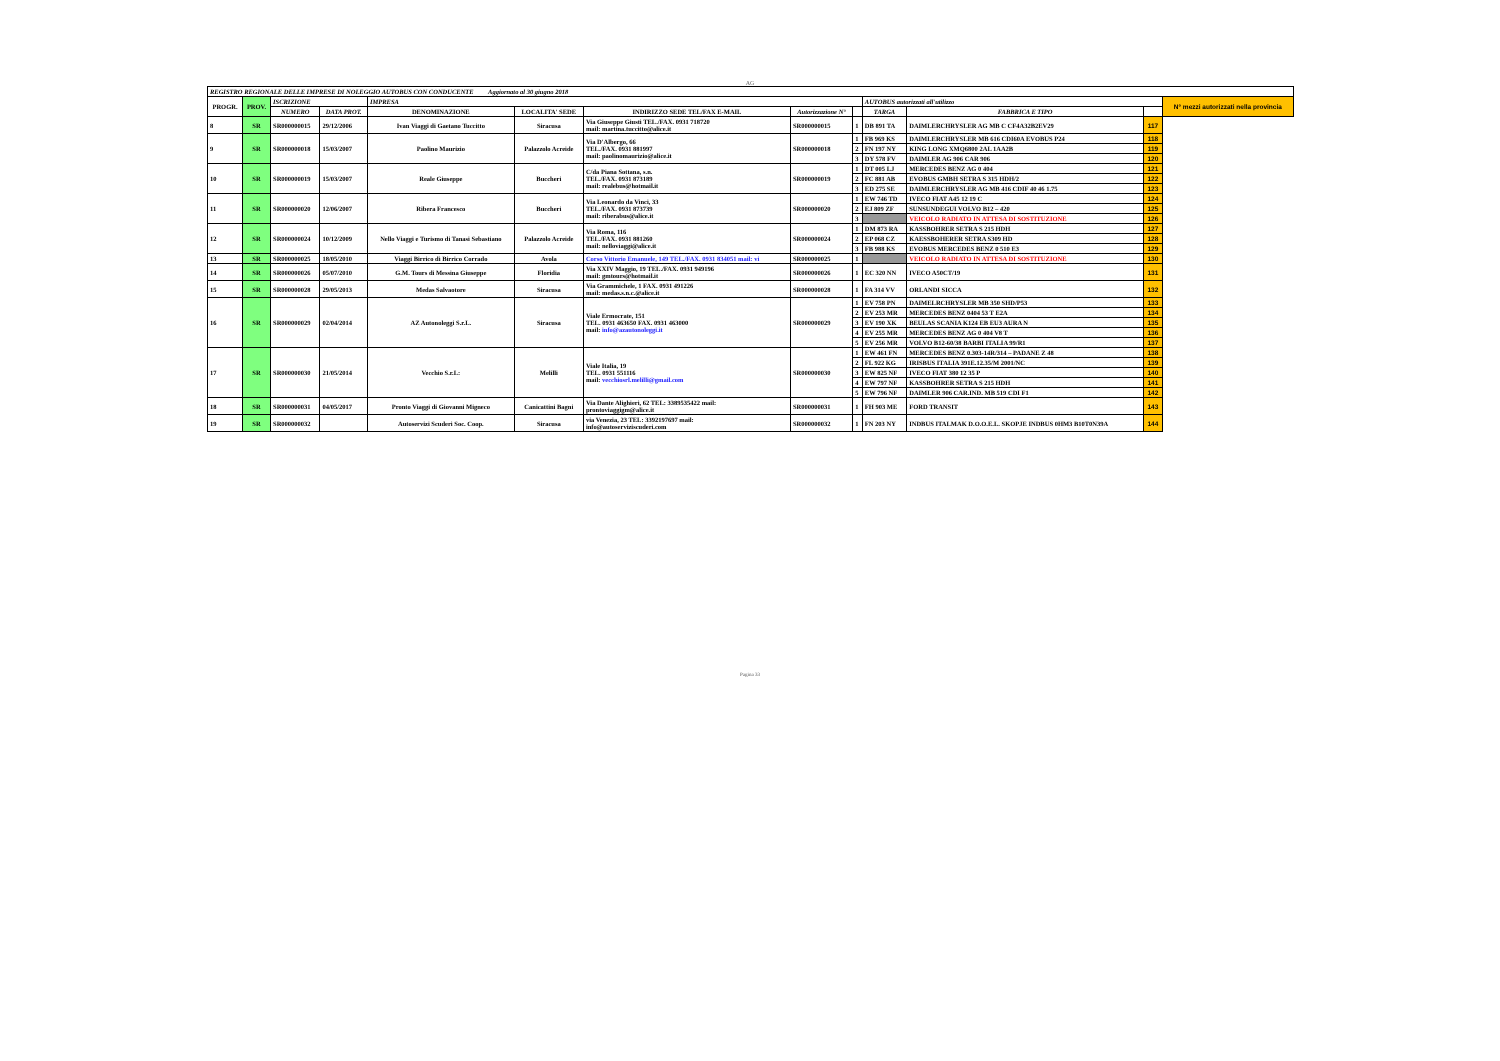AG
| REGISTRO REGIONALE DELLE IMPRESE DI NOLEGGIO AUTOBUS CON CONDUCENTE Aggiornato al 30 giugno 2018 | | | | | | | | | | | | |
| --- | --- | --- | --- | --- | --- | --- | --- | --- | --- | --- | --- | --- |
| PROGR. | PROV. | ISCRIZIONE | | IMPRESA | | | | | AUTOBUS autorizzati all'utilizzo | | | N° mezzi autorizzati nella provincia |
| | | NUMERO | DATA PROT. | DENOMINAZIONE | LOCALITA' SEDE | INDIRIZZO SEDE TEL/FAX E-MAIL | Autorizzazione N° | | TARGA | FABBRICA E TIPO | | |
| 8 | SR | SR000000015 | 29/12/2006 | Ivan Viaggi di Gaetano Tuccitto | Siracusa | Via Giuseppe Giusti TEL./FAX. 0931 718720 mail: martina.tuccitto@alice.it | SR000000015 | 1 | DB 891 TA | DAIMLERCHRYSLER AG MB C CF4A32B2EV29 | 117 | |
| 9 | SR | SR000000018 | 15/03/2007 | Paolino Maurizio | Palazzolo Acreide | Via D'Albergo, 66 TEL./FAX. 0931 881997 mail: paolinomaurizio@alice.it | SR000000018 | 1 | FB 969 KS | DAIMLERCHRYSLER MB 616 CDI60A EVOBUS P24 | 118 | |
| | | | | | | | | 2 | FN 197 NY | KING LONG XMQ6800 2AL 1AA2B | 119 | |
| | | | | | | | | 3 | DY 578 FV | DAIMLER AG 906 CAR 906 | 120 | |
| 10 | SR | SR000000019 | 15/03/2007 | Reale Giuseppe | Buccheri | C/da Piana Sottana, s.n. TEL./FAX. 0931 873189 mail: realebus@hotmail.it | SR000000019 | 1 | DT 005 LJ | MERCEDES BENZ AG 0 404 | 121 | |
| | | | | | | | | 2 | FC 881 AB | EVOBUS GMBH SETRA S 315 HDH/2 | 122 | |
| | | | | | | | | 3 | ED 275 SE | DAIMLERCHRYSLER AG MB 416 CDIF 40 46 1.75 | 123 | |
| 11 | SR | SR000000020 | 12/06/2007 | Ribera Francesco | Buccheri | Via Leonardo da Vinci, 33 TEL./FAX. 0931 873739 mail: riberabus@alice.it | SR000000020 | 1 | EW 746 TD | IVECO FIAT A45 12 19 C | 124 | |
| | | | | | | | | 2 | EJ 809 ZF | SUNSUNDEGUI VOLVO B12 – 420 | 125 | |
| | | | | | | | | 3 | | VEICOLO RADIATO IN ATTESA DI SOSTITUZIONE | 126 | |
| 12 | SR | SR000000024 | 10/12/2009 | Nello Viaggi e Turismo di Tanasi Sebastiano | Palazzolo Acreide | Via Roma, 116 TEL./FAX. 0931 881260 mail: nelloviaggi@alice.it | SR000000024 | 1 | DM 873 RA | KASSBOHRER SETRA S 215 HDH | 127 | |
| | | | | | | | | 2 | EP 068 CZ | KAESSBOHERER SETRA S309 HD | 128 | |
| | | | | | | | | 3 | FB 988 KS | EVOBUS MERCEDES BENZ 0 510 E3 | 129 | |
| 13 | SR | SR000000025 | 18/05/2010 | Viaggi Birrico di Birrico Corrado | Avola | Corso Vittorio Emanuele, 149 TEL./FAX. 0931 834051 mail: vi | SR000000025 | 1 | | VEICOLO RADIATO IN ATTESA DI SOSTITUZIONE | 130 | |
| 14 | SR | SR000000026 | 05/07/2010 | G.M. Tours di Messina Giuseppe | Floridia | Via XXIV Maggio, 19 TEL./FAX. 0931 949196 mail: gmtours@hotmail.it | SR000000026 | 1 | EC 320 NN | IVECO A50CT/19 | 131 | |
| 15 | SR | SR000000028 | 29/05/2013 | Medas Salvaotore | Siracusa | Via Grammichele, 1 FAX. 0931 491226 mail: medas.s.n.c.@alice.it | SR000000028 | 1 | FA 314 VV | ORLANDI SICCA | 132 | |
| 16 | SR | SR000000029 | 02/04/2014 | AZ Autonoleggi S.r.L. | Siracusa | Viale Ermocrate, 151 TEL. 0931 463650 FAX. 0931 463000 mail: info@azautonoleggi.it | SR000000029 | 1 | EV 758 PN | DAIMELRCHRYSLER MB 350 SHD/P53 | 133 | |
| | | | | | | | | 2 | EV 253 MR | MERCEDES BENZ 0404 53 T E2A | 134 | |
| | | | | | | | | 3 | EV 190 XK | BEULAS SCANIA K124 EB EU3 AURA N | 135 | |
| | | | | | | | | 4 | EV 255 MR | MERCEDES BENZ AG 0 404 V8 T | 136 | |
| | | | | | | | | 5 | EV 256 MR | VOLVO B12-60/38 BARBI ITALIA 99/R1 | 137 | |
| 17 | SR | SR000000030 | 21/05/2014 | Vecchio S.r.L: | Melilli | Viale Italia, 19 TEL. 0931 551116 mail: vecchiosrl.melilli@gmail.com | SR000000030 | 1 | EW 461 FN | MERCEDES BENZ 0.303-14R/314 – PADANE Z 48 | 138 | |
| | | | | | | | | 2 | FL 922 KG | IRISBUS ITALIA 391E.12.35/M 2001/NC | 139 | |
| | | | | | | | | 3 | EW 825 NF | IVECO FIAT 380 12 35 P | 140 | |
| | | | | | | | | 4 | EW 797 NF | KASSBOHRER SETRA S 215 HDH | 141 | |
| | | | | | | | | 5 | EW 796 NF | DAIMLER 906 CAR.IND. MB 519 CDI F1 | 142 | |
| 18 | SR | SR000000031 | 04/05/2017 | Pronto Viaggi di Giovanni Migneco | Canicattini Bagni | Via Dante Alighieri, 62 TEL: 3389535422 mail: prontoviaggigm@alice.it | SR000000031 | 1 | FH 903 ME | FORD TRANSIT | 143 | |
| 19 | SR | SR000000032 | | Autoservizi Scuderi Soc. Coop. | Siracusa | via Venezia, 23 TEL: 3392197697 mail: info@autoserviziscuderi.com | SR000000032 | 1 | FN 203 NY | INDBUS ITALMAK D.O.O.E.L. SKOPJE INDBUS 0HM3 B10T0N39A | 144 | |
Pagina 33